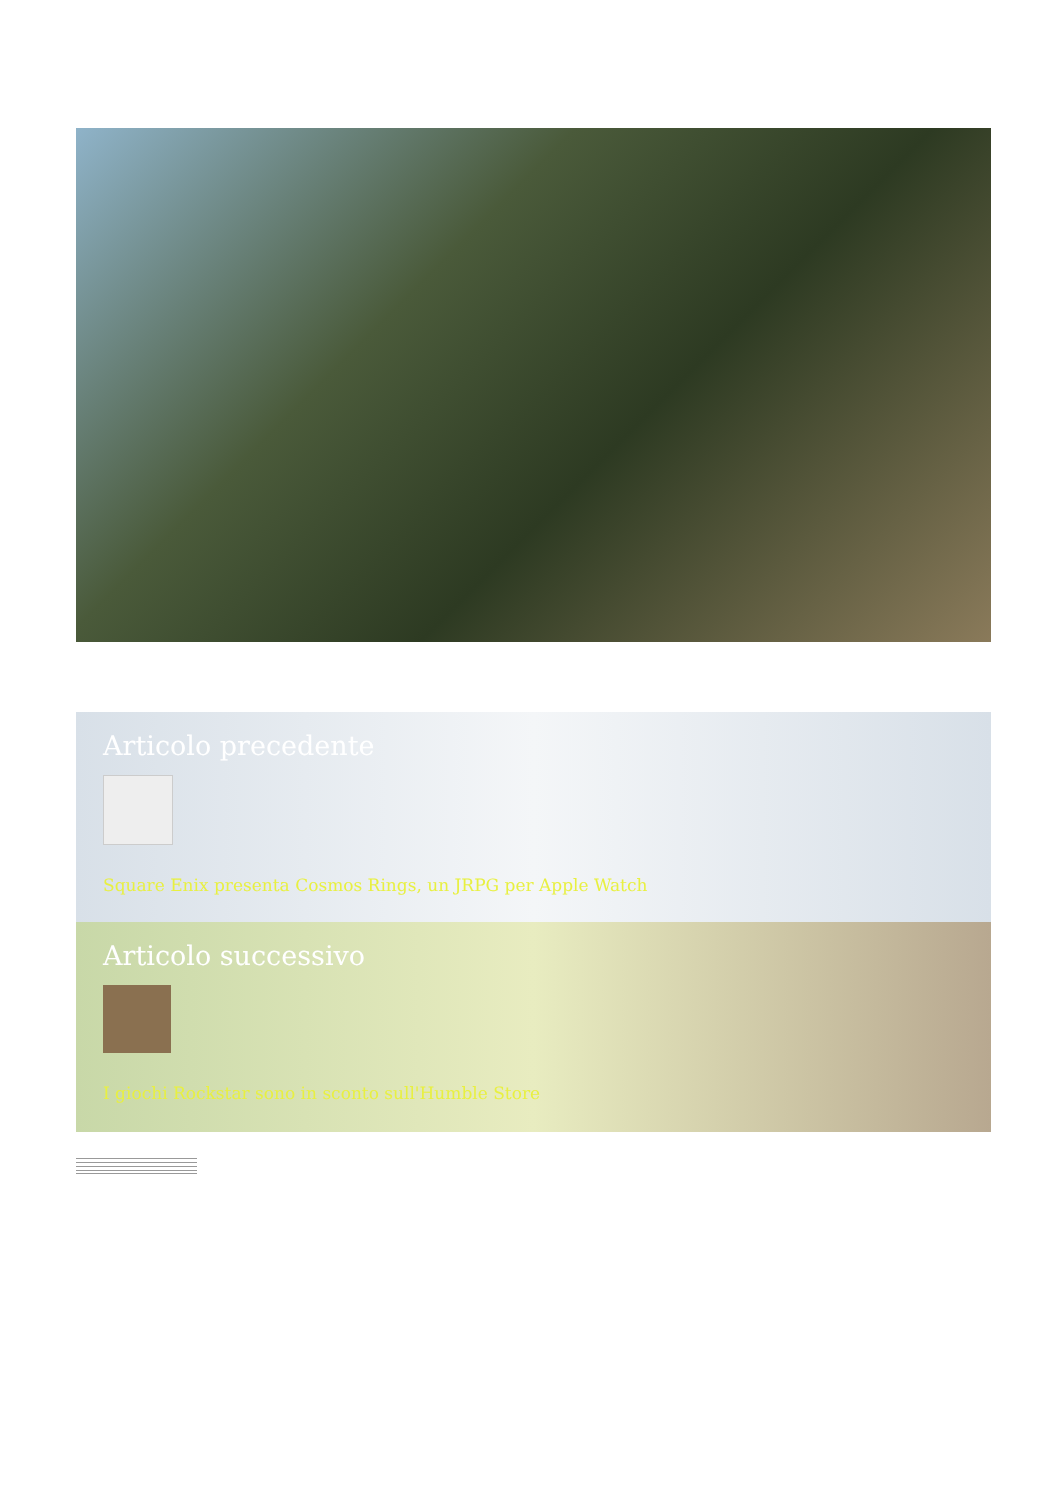Articolo precedente
Square Enix presenta Cosmos Rings, un JRPG per Apple Watch
Articolo successivo
I giochi Rockstar sono in sconto sull'Humble Store